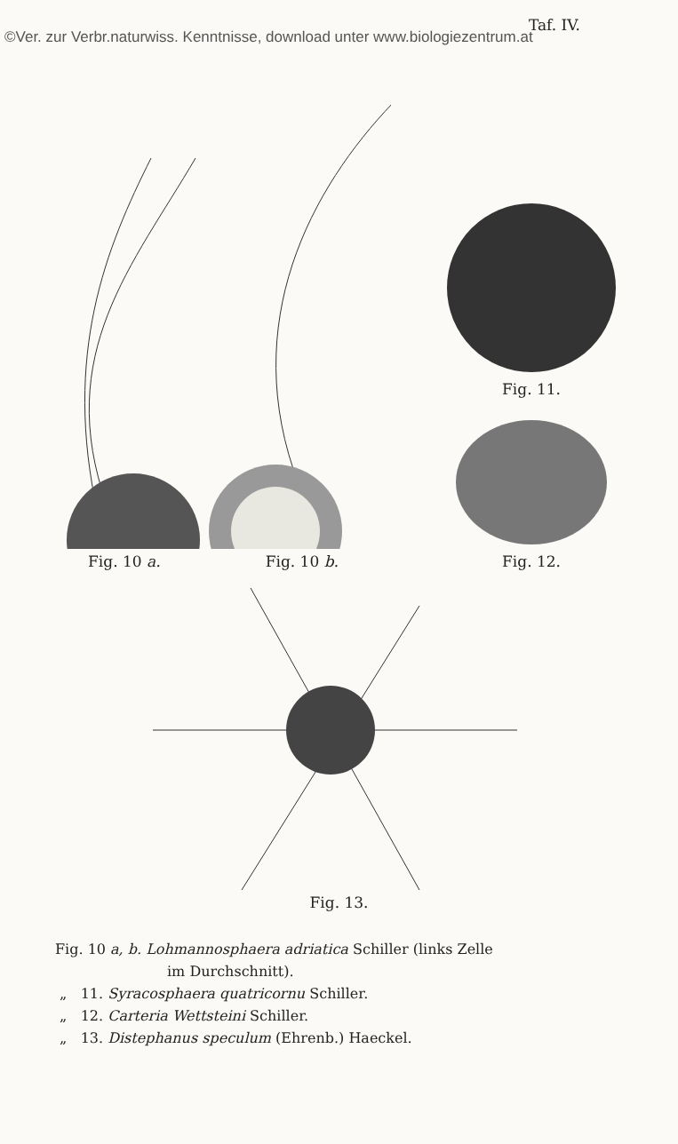Taf. IV.
©Ver. zur Verbr.naturwiss. Kenntnisse, download unter www.biologiezentrum.at
Fig. 10 a. Fig. 10 b.
Fig. 11.
Fig. 12.
Fig. 13.
Fig. 10 a, b. Lohmannosphaera adriatica Schiller (links Zelle
im Durchschnitt).
„ 11. Syracosphaera quatricornu Schiller.
„ 12. Carteria Wettsteini Schiller.
„ 13. Distephanus speculum (Ehrenb.) Haeckel.